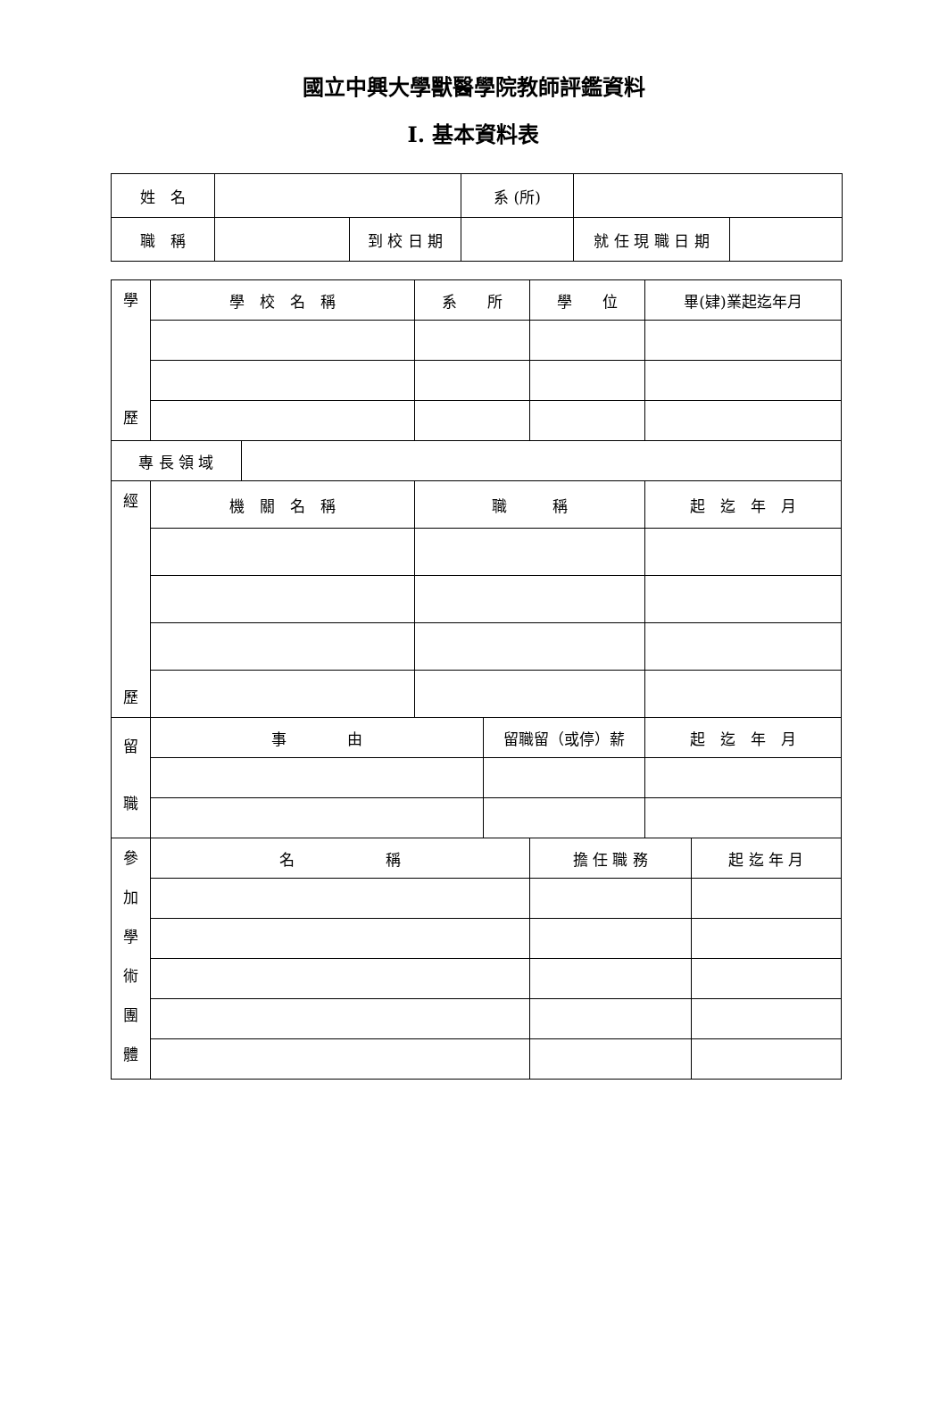國立中興大學獸醫學院教師評鑑資料
I. 基本資料表
| 姓 名 | | | 系 (所) | | |
| 職 稱 | | 到 校 日 期 | | 就 任 現 職 日 期 | |
| 學 歷 | 學 校 名 稱 | | 系 所 | | 學 位 | 畢(肄)業起迄年月 | |
| 專 長 領 域 | | | | | | | |
| 經 歷 | 機 關 名 稱 | | 職 稱 | | | 起 迄 年 月 | |
| 留 職 | 事 由 | | | 留職留（或停）薪 | | 起 迄 年 月 | |
| 參 加 學 術 團 體 | 名 稱 | | | | 擔 任 職 務 | | 起 迄 年 月 |